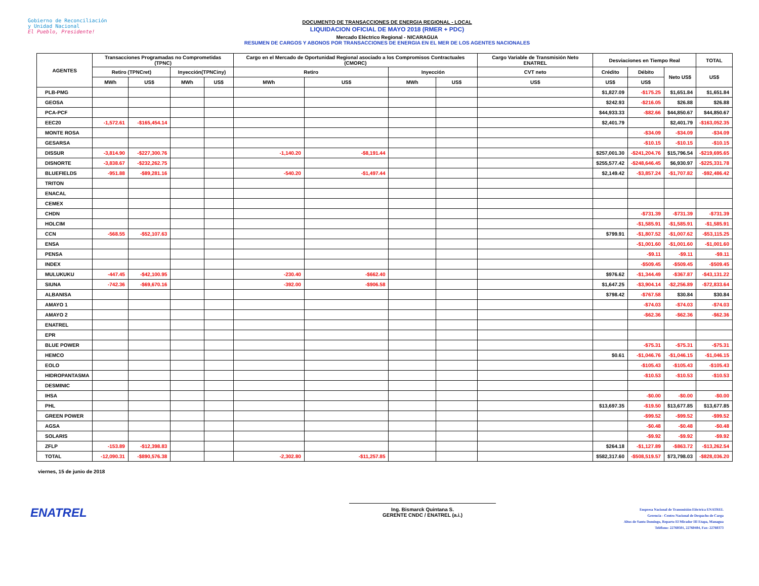Gobierno de Reconciliación
y Unidad Nacional
El Pueblo, Presidente!
DOCUMENTO DE TRANSACCIONES DE ENERGIA REGIONAL - LOCAL
LIQUIDACION OFICIAL DE MAYO 2018 (RMER + PDC)
Mercado Eléctrico Regional - NICARAGUA
RESUMEN DE CARGOS Y ABONOS POR TRANSACCIONES DE ENERGIA EN EL MER DE LOS AGENTES NACIONALES
| AGENTES | Transacciones Programadas no Comprometidas (TPNC) | | | | Cargo en el Mercado de Oportunidad Regional asociado a los Compromisos Contractuales (CMORC) | | | | Cargo Variable de Transmisión Neto ENATREL | Desviaciones en Tiempo Real | | | TOTAL |
| --- | --- | --- | --- | --- | --- | --- | --- | --- | --- | --- | --- | --- | --- |
| | Retiro (TPNCret) | | Inyección(TPNCiny) | | Retiro | | Inyección | | CVT neto | Crédito | Débito | Neto US$ | US$ |
| | MWh | US$ | MWh | US$ | MWh | US$ | MWh | US$ | US$ | US$ | US$ | | |
| PLB-PMG | | | | | | | | | | $1,827.09 | -$175.25 | $1,651.84 | $1,651.84 |
| GEOSA | | | | | | | | | | $242.93 | -$216.05 | $26.88 | $26.88 |
| PCA-PCF | | | | | | | | | | $44,933.33 | -$82.66 | $44,850.67 | $44,850.67 |
| EEC20 | -1,572.61 | -$165,454.14 | | | | | | | | $2,401.79 | | $2,401.79 | -$163,052.35 |
| MONTE ROSA | | | | | | | | | | | -$34.09 | -$34.09 | -$34.09 |
| GESARSA | | | | | | | | | | | -$10.15 | -$10.15 | -$10.15 |
| DISSUR | -3,814.90 | -$227,300.76 | | | -1,140.20 | -$8,191.44 | | | | $257,001.30 | -$241,204.76 | $15,796.54 | -$219,695.65 |
| DISNORTE | -3,838.67 | -$232,262.75 | | | | | | | | $255,577.42 | -$248,646.45 | $6,930.97 | -$225,331.78 |
| BLUEFIELDS | -951.88 | -$89,281.16 | | | -540.20 | -$1,497.44 | | | | $2,149.42 | -$3,857.24 | -$1,707.82 | -$92,486.42 |
| TRITON | | | | | | | | | | | | | |
| ENACAL | | | | | | | | | | | | | |
| CEMEX | | | | | | | | | | | | | |
| CHDN | | | | | | | | | | | -$731.39 | -$731.39 | -$731.39 |
| HOLCIM | | | | | | | | | | | -$1,585.91 | -$1,585.91 | -$1,585.91 |
| CCN | -568.55 | -$52,107.63 | | | | | | | | $799.91 | -$1,807.52 | -$1,007.62 | -$53,115.25 |
| ENSA | | | | | | | | | | | -$1,001.60 | -$1,001.60 | -$1,001.60 |
| PENSA | | | | | | | | | | | -$9.11 | -$9.11 | -$9.11 |
| INDEX | | | | | | | | | | | -$509.45 | -$509.45 | -$509.45 |
| MULUKUKU | -447.45 | -$42,100.95 | | | -230.40 | -$662.40 | | | | $976.62 | -$1,344.49 | -$367.87 | -$43,131.22 |
| SIUNA | -742.36 | -$69,670.16 | | | -392.00 | -$906.58 | | | | $1,647.25 | -$3,904.14 | -$2,256.89 | -$72,833.64 |
| ALBANISA | | | | | | | | | | $798.42 | -$767.58 | $30.84 | $30.84 |
| AMAYO 1 | | | | | | | | | | | -$74.03 | -$74.03 | -$74.03 |
| AMAYO 2 | | | | | | | | | | | -$62.36 | -$62.36 | -$62.36 |
| ENATREL | | | | | | | | | | | | | |
| EPR | | | | | | | | | | | | | |
| BLUE POWER | | | | | | | | | | | -$75.31 | -$75.31 | -$75.31 |
| HEMCO | | | | | | | | | | $0.61 | -$1,046.76 | -$1,046.15 | -$1,046.15 |
| EOLO | | | | | | | | | | | -$105.43 | -$105.43 | -$105.43 |
| HIDROPANTASMA | | | | | | | | | | | -$10.53 | -$10.53 | -$10.53 |
| DESMINIC | | | | | | | | | | | | | |
| IHSA | | | | | | | | | | | -$0.00 | -$0.00 | -$0.00 |
| PHL | | | | | | | | | | $13,697.35 | -$19.50 | $13,677.85 | $13,677.85 |
| GREEN POWER | | | | | | | | | | | -$99.52 | -$99.52 | -$99.52 |
| AGSA | | | | | | | | | | | -$0.48 | -$0.48 | -$0.48 |
| SOLARIS | | | | | | | | | | | -$9.92 | -$9.92 | -$9.92 |
| ZFLP | -153.89 | -$12,398.83 | | | | | | | | $264.18 | -$1,127.89 | -$863.72 | -$13,262.54 |
| TOTAL | -12,090.31 | -$890,576.38 | | | -2,302.80 | -$11,257.85 | | | | $582,317.60 | -$508,519.57 | $73,798.03 | -$828,036.20 |
viernes, 15 de junio de 2018
ENATREL
Ing. Bismarck Quintana S.
GERENTE CNDC / ENATREL (a.i.)
Empresa Nacional de Transmisión Eléctrica ENATREL
Gerencia - Centro Nacional de Despacho de Carga
Altos de Santo Domingo, Reparto El Mirador III Etapa, Managua
Teléfono: 22760501, 22760484, Fax: 22760373